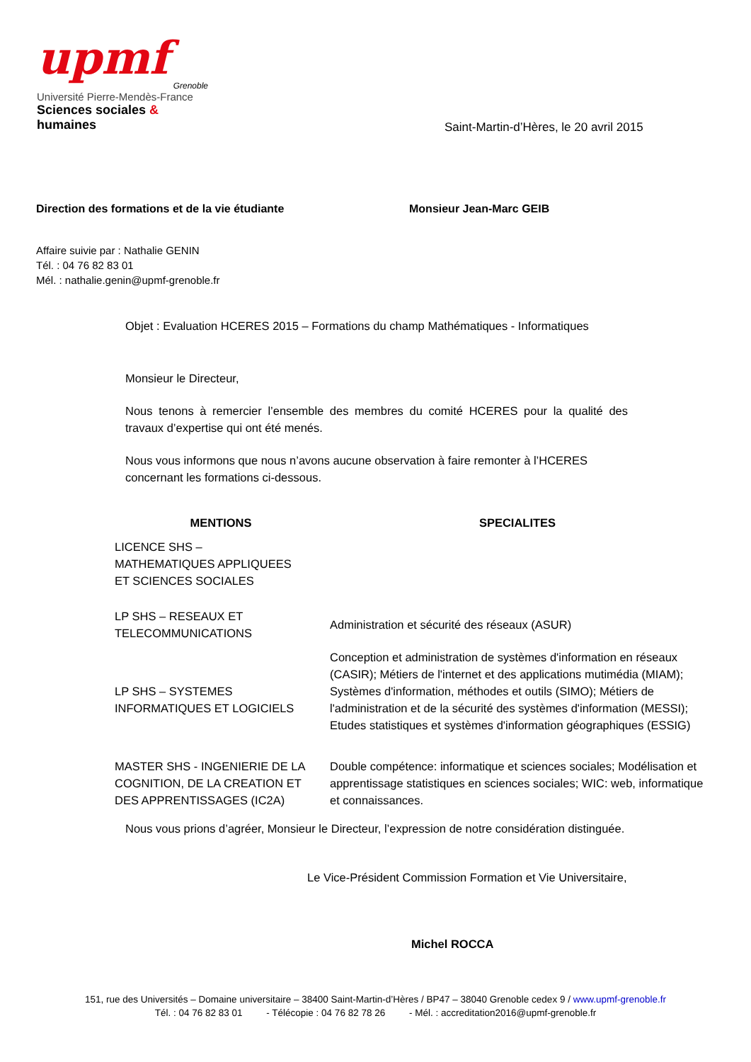upmf
Grenoble
Université Pierre-Mendès-France
Sciences sociales & humaines
Saint-Martin-d’Hères, le 20 avril 2015
Direction des formations et de la vie étudiante
Monsieur Jean-Marc GEIB
Affaire suivie par : Nathalie GENIN
Tél. : 04 76 82 83 01
Mél. : nathalie.genin@upmf-grenoble.fr
Objet : Evaluation HCERES 2015 – Formations du champ Mathématiques - Informatiques
Monsieur le Directeur,
Nous tenons à remercier l’ensemble des membres du comité HCERES pour la qualité des travaux d’expertise qui ont été menés.
Nous vous informons que nous n’avons aucune observation à faire remonter à l’HCERES concernant les formations ci-dessous.
| MENTIONS | SPECIALITES |
| --- | --- |
| LICENCE SHS – MATHEMATIQUES APPLIQUEES ET SCIENCES SOCIALES | |
| LP SHS – RESEAUX ET TELECOMMUNICATIONS | Administration et sécurité des réseaux (ASUR) |
| LP SHS – SYSTEMES INFORMATIQUES ET LOGICIELS | Conception et administration de systèmes d'information en réseaux (CASIR); Métiers de l'internet et des applications mutimédia (MIAM); Systèmes d'information, méthodes et outils (SIMO); Métiers de l'administration et de la sécurité des systèmes d'information (MESSI); Etudes statistiques et systèmes d'information géographiques (ESSIG) |
| MASTER SHS - INGENIERIE DE LA COGNITION, DE LA CREATION ET DES APPRENTISSAGES (IC2A) | Double compétence: informatique et sciences sociales; Modélisation et apprentissage statistiques en sciences sociales; WIC: web, informatique et connaissances. |
Nous vous prions d’agréer, Monsieur le Directeur, l’expression de notre considération distinguée.
Le Vice-Président Commission Formation et Vie Universitaire,
Michel ROCCA
151, rue des Universités – Domaine universitaire – 38400 Saint-Martin-d’Hères / BP47 – 38040 Grenoble cedex 9 / www.upmf-grenoble.fr
Tél. : 04 76 82 83 01 - Télécopie : 04 76 82 78 26 - Mél. : accreditation2016@upmf-grenoble.fr